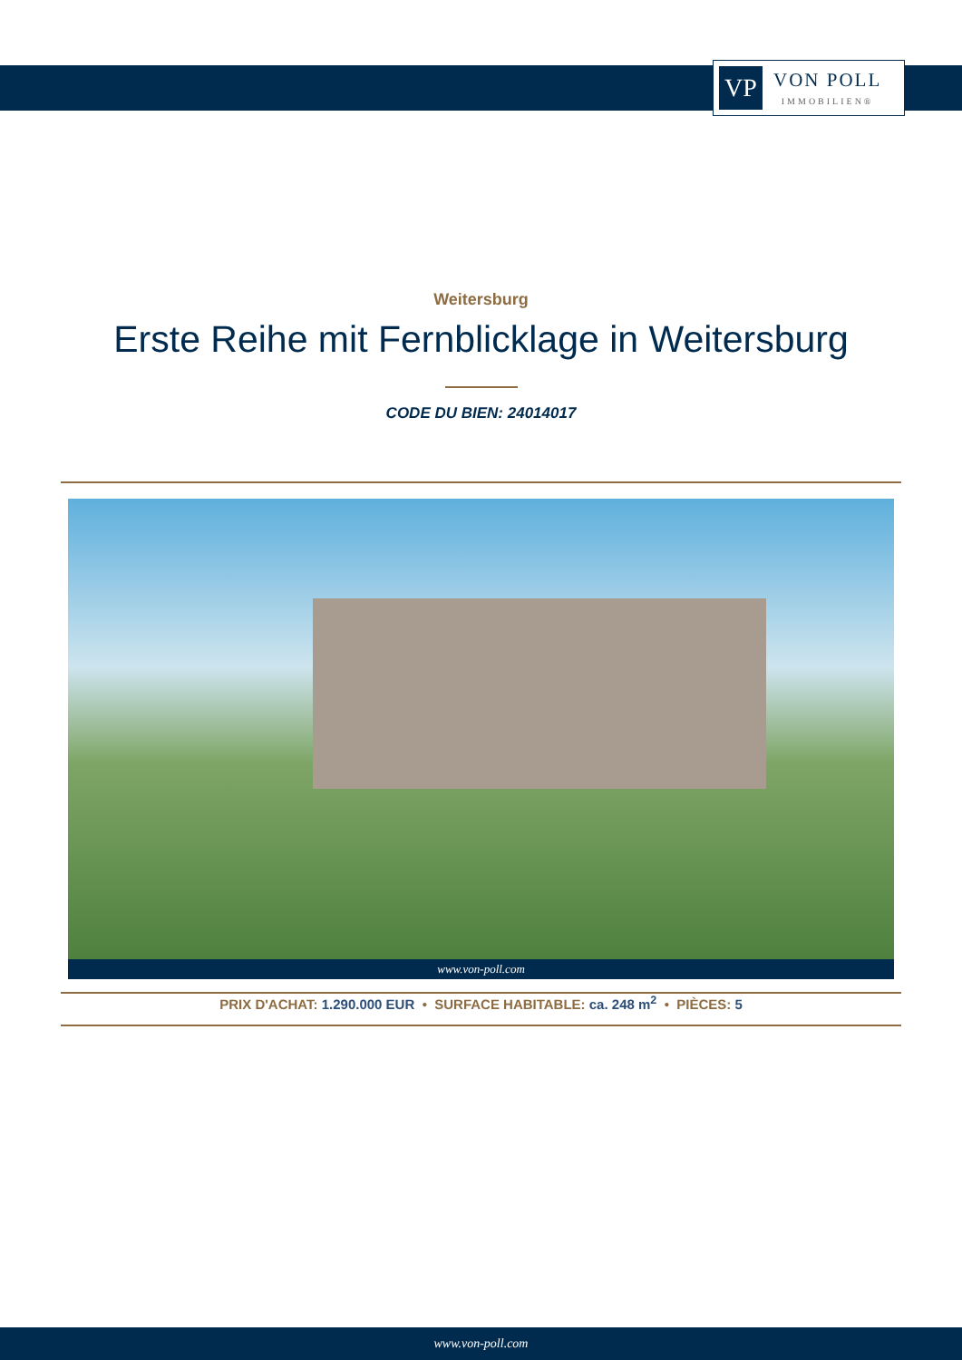VP
VON POLL
IMMOBILIEN®
Weitersburg
Erste Reihe mit Fernblicklage in Weitersburg
CODE DU BIEN: 24014017
www.von-poll.com
PRIX D'ACHAT: 1.290.000 EUR • SURFACE HABITABLE: ca. 248 m<sup>2</sup> • PIÈCES: 5
www.von-poll.com